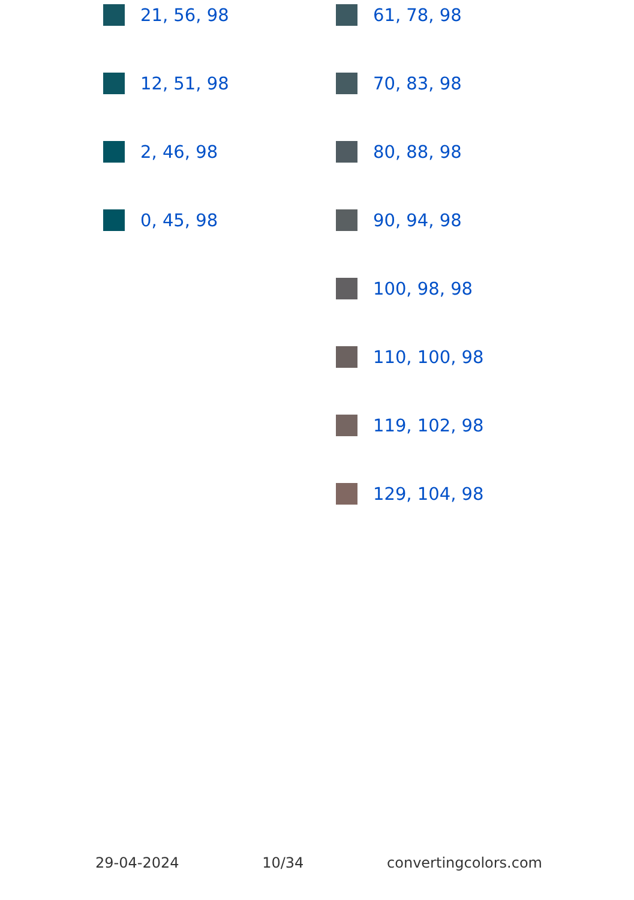21, 56, 98
12, 51, 98
2, 46, 98
0, 45, 98
61, 78, 98
70, 83, 98
80, 88, 98
90, 94, 98
100, 98, 98
110, 100, 98
119, 102, 98
129, 104, 98
29-04-2024 10/34 convertingcolors.com